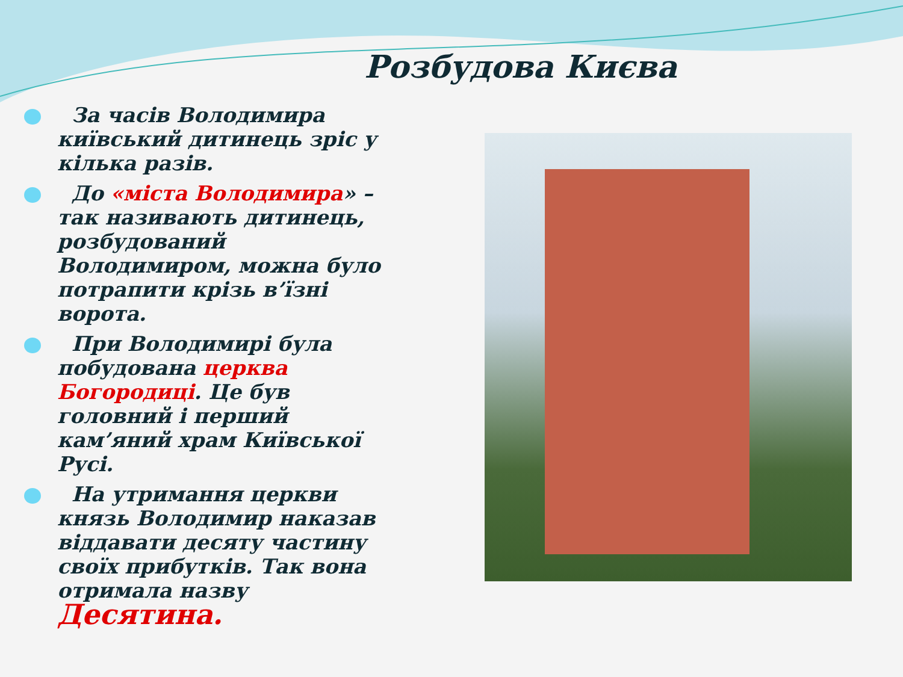Розбудова Києва
За часів Володимира київський дитинець зріс у кілька разів.
До «міста Володимира» – так називають дитинець, розбудований Володимиром, можна було потрапити крізь в’їзні ворота.
При Володимирі була побудована церква Богородиці. Це був головний і перший кам’яний храм Київської Русі.
На утримання церкви князь Володимир наказав віддавати десяту частину своїх прибутків. Так вона отримала назву Десятина.